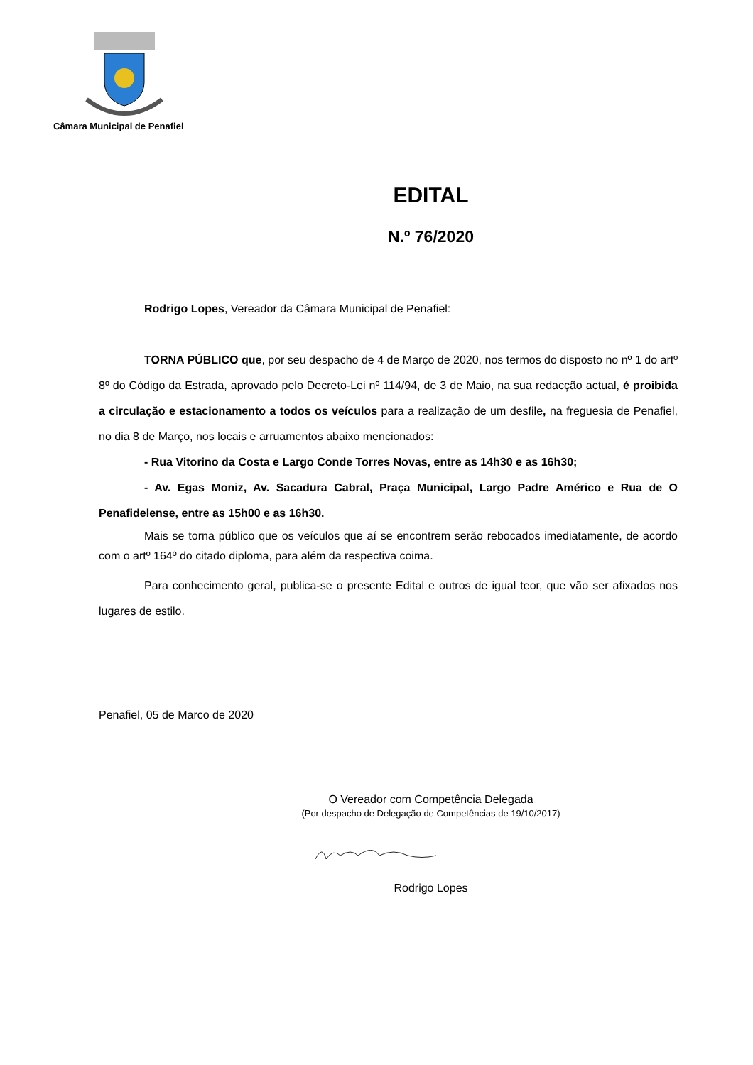Câmara Municipal de Penafiel
EDITAL
N.º 76/2020
Rodrigo Lopes, Vereador da Câmara Municipal de Penafiel:
TORNA PÚBLICO que, por seu despacho de 4 de Março de 2020, nos termos do disposto no nº 1 do artº 8º do Código da Estrada, aprovado pelo Decreto-Lei nº 114/94, de 3 de Maio, na sua redacção actual, é proibida a circulação e estacionamento a todos os veículos para a realização de um desfile, na freguesia de Penafiel, no dia 8 de Março, nos locais e arruamentos abaixo mencionados:
- Rua Vitorino da Costa e Largo Conde Torres Novas, entre as 14h30 e as 16h30;
- Av. Egas Moniz, Av. Sacadura Cabral, Praça Municipal, Largo Padre Américo e Rua de O Penafidelense, entre as 15h00 e as 16h30.
Mais se torna público que os veículos que aí se encontrem serão rebocados imediatamente, de acordo com o artº 164º do citado diploma, para além da respectiva coima.
Para conhecimento geral, publica-se o presente Edital e outros de igual teor, que vão ser afixados nos lugares de estilo.
Penafiel, 05 de Marco de 2020
O Vereador com Competência Delegada
(Por despacho de Delegação de Competências de 19/10/2017)
Rodrigo Lopes